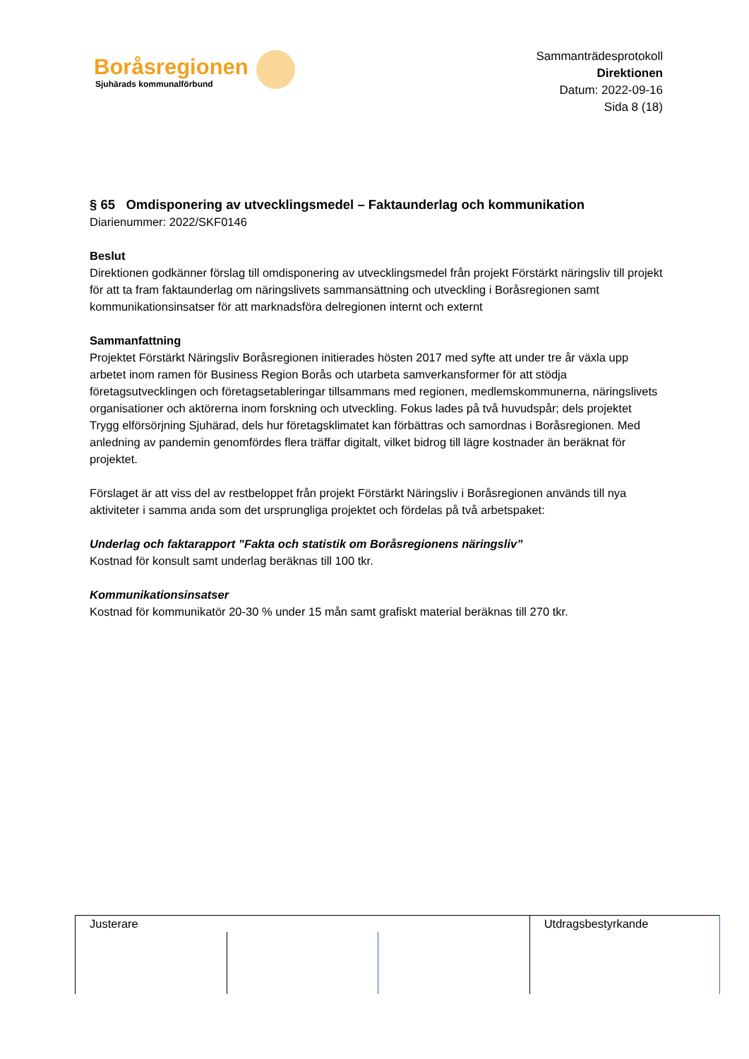Boråsregionen
Sjuhärads kommunalförbund
Sammanträdesprotokoll
Direktionen
Datum: 2022-09-16
Sida 8 (18)
§ 65 Omdisponering av utvecklingsmedel – Faktaunderlag och kommunikation
Diarienummer: 2022/SKF0146
Beslut
Direktionen godkänner förslag till omdisponering av utvecklingsmedel från projekt Förstärkt näringsliv till projekt för att ta fram faktaunderlag om näringslivets sammansättning och utveckling i Boråsregionen samt kommunikationsinsatser för att marknadsföra delregionen internt och externt
Sammanfattning
Projektet Förstärkt Näringsliv Boråsregionen initierades hösten 2017 med syfte att under tre år växla upp arbetet inom ramen för Business Region Borås och utarbeta samverkansformer för att stödja företagsutvecklingen och företagsetableringar tillsammans med regionen, medlemskommunerna, näringslivets organisationer och aktörerna inom forskning och utveckling. Fokus lades på två huvudspår; dels projektet Trygg elförsörjning Sjuhärad, dels hur företagsklimatet kan förbättras och samordnas i Boråsregionen. Med anledning av pandemin genomfördes flera träffar digitalt, vilket bidrog till lägre kostnader än beräknat för projektet.
Förslaget är att viss del av restbeloppet från projekt Förstärkt Näringsliv i Boråsregionen används till nya aktiviteter i samma anda som det ursprungliga projektet och fördelas på två arbetspaket:
Underlag och faktarapport ”Fakta och statistik om Boråsregionens näringsliv”
Kostnad för konsult samt underlag beräknas till 100 tkr.
Kommunikationsinsatser
Kostnad för kommunikatör 20-30 % under 15 mån samt grafiskt material beräknas till 270 tkr.
| Justerare | | | Utdragsbestyrkande |